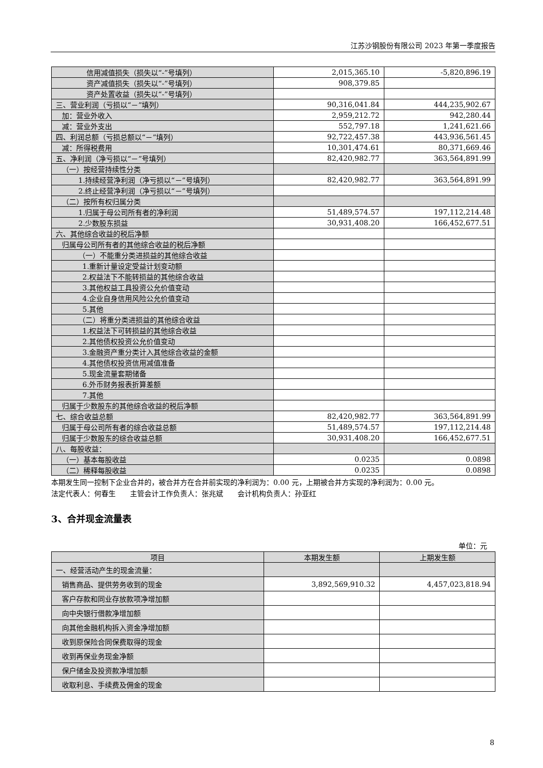江苏沙钢股份有限公司 2023 年第一季度报告
| 信用减值损失（损失以“-”号填列） | 2,015,365.10 | -5,820,896.19 |
| 资产减值损失（损失以“-”号填列） | 908,379.85 | |
| 资产处置收益（损失以“-”号填列） | | |
| 三、营业利润（亏损以“－”填列） | 90,316,041.84 | 444,235,902.67 |
| 加：营业外收入 | 2,959,212.72 | 942,280.44 |
| 减：营业外支出 | 552,797.18 | 1,241,621.66 |
| 四、利润总额（亏损总额以“－”填列） | 92,722,457.38 | 443,936,561.45 |
| 减：所得税费用 | 10,301,474.61 | 80,371,669.46 |
| 五、净利润（净亏损以“－”号填列） | 82,420,982.77 | 363,564,891.99 |
| （一）按经营持续性分类 | | |
| 1.持续经营净利润（净亏损以“－”号填列） | 82,420,982.77 | 363,564,891.99 |
| 2.终止经营净利润（净亏损以“－”号填列） | | |
| （二）按所有权归属分类 | | |
| 1.归属于母公司所有者的净利润 | 51,489,574.57 | 197,112,214.48 |
| 2.少数股东损益 | 30,931,408.20 | 166,452,677.51 |
| 六、其他综合收益的税后净额 | | |
| 归属母公司所有者的其他综合收益的税后净额 | | |
| （一）不能重分类进损益的其他综合收益 | | |
| 1.重新计量设定受益计划变动额 | | |
| 2.权益法下不能转损益的其他综合收益 | | |
| 3.其他权益工具投资公允价值变动 | | |
| 4.企业自身信用风险公允价值变动 | | |
| 5.其他 | | |
| （二）将重分类进损益的其他综合收益 | | |
| 1.权益法下可转损益的其他综合收益 | | |
| 2.其他债权投资公允价值变动 | | |
| 3.金融资产重分类计入其他综合收益的金额 | | |
| 4.其他债权投资信用减值准备 | | |
| 5.现金流量套期储备 | | |
| 6.外币财务报表折算差额 | | |
| 7.其他 | | |
| 归属于少数股东的其他综合收益的税后净额 | | |
| 七、综合收益总额 | 82,420,982.77 | 363,564,891.99 |
| 归属于母公司所有者的综合收益总额 | 51,489,574.57 | 197,112,214.48 |
| 归属于少数股东的综合收益总额 | 30,931,408.20 | 166,452,677.51 |
| 八、每股收益： | | |
| （一）基本每股收益 | 0.0235 | 0.0898 |
| （二）稀释每股收益 | 0.0235 | 0.0898 |
本期发生同一控制下企业合并的，被合并方在合并前实现的净利润为：0.00 元，上期被合并方实现的净利润为：0.00 元。
法定代表人：何春生　　主管会计工作负责人：张兆斌　　会计机构负责人：孙亚红
3、合并现金流量表
单位：元
| 项目 | 本期发生额 | 上期发生额 |
| --- | --- | --- |
| 一、经营活动产生的现金流量： | | |
| 销售商品、提供劳务收到的现金 | 3,892,569,910.32 | 4,457,023,818.94 |
| 客户存款和同业存放款项净增加额 | | |
| 向中央银行借款净增加额 | | |
| 向其他金融机构拆入资金净增加额 | | |
| 收到原保险合同保费取得的现金 | | |
| 收到再保业务现金净额 | | |
| 保户储金及投资款净增加额 | | |
| 收取利息、手续费及佣金的现金 | | |
8